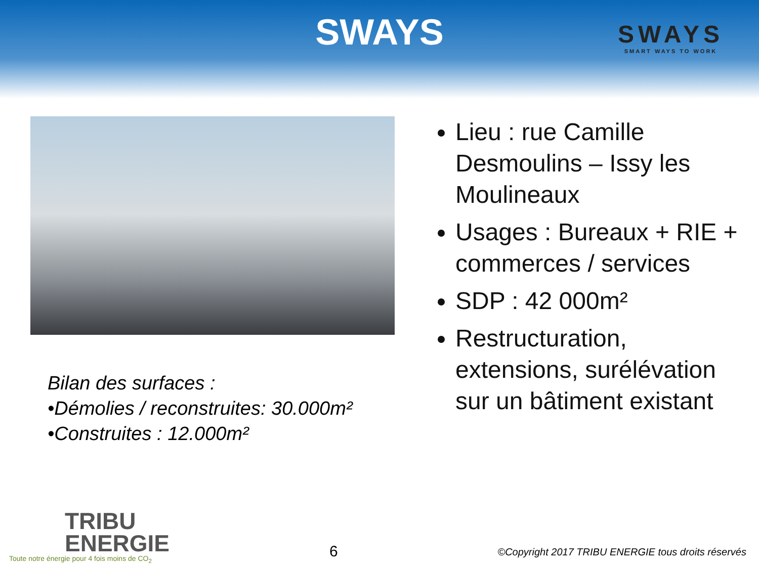SWAYS
SWAYS
SMART WAYS TO WORK
Bilan des surfaces :
•Démolies / reconstruites: 30.000m²
•Construites : 12.000m²
Lieu : rue Camille Desmoulins – Issy les Moulineaux
Usages : Bureaux + RIE + commerces / services
SDP : 42 000m²
Restructuration, extensions, surélévation sur un bâtiment existant
TRIBU
ENERGIE
Toute notre énergie pour 4 fois moins de CO<sub>2</sub>
6
©Copyright 2017 TRIBU ENERGIE tous droits réservés